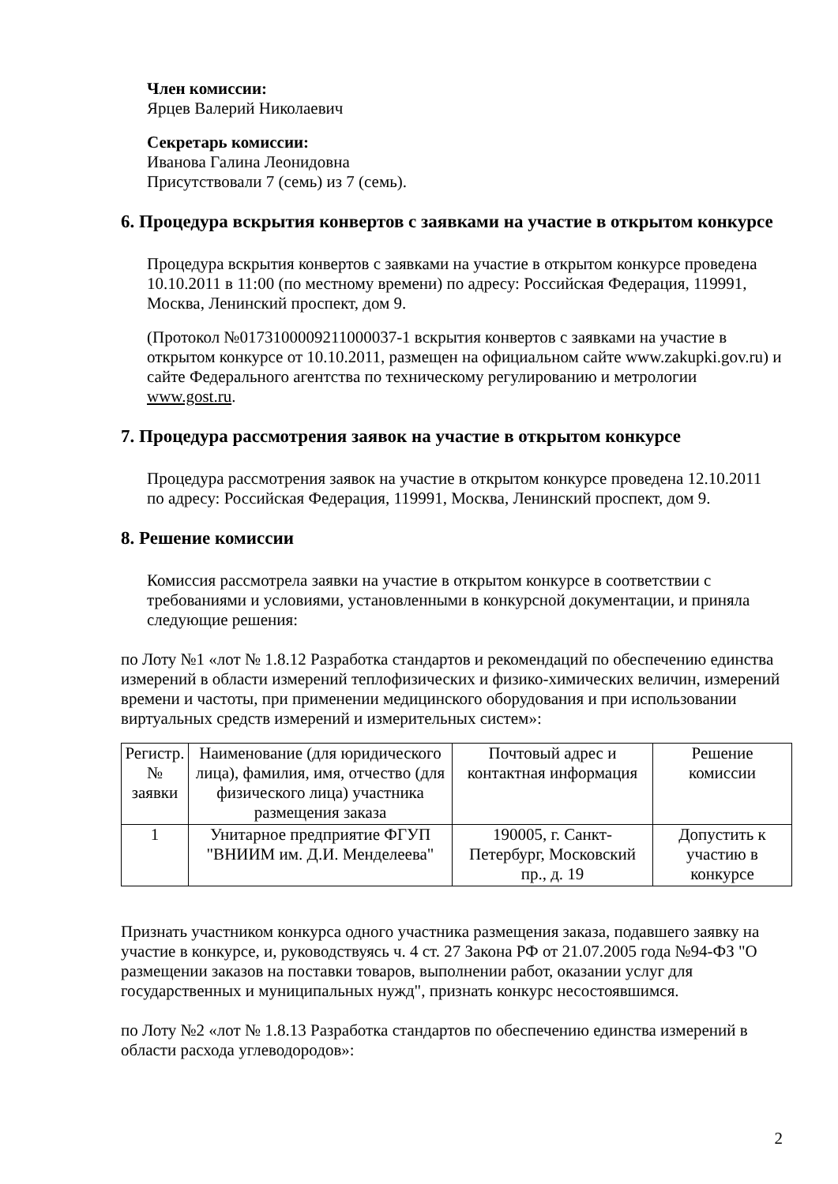Член комиссии:
Ярцев Валерий Николаевич
Секретарь комиссии:
Иванова Галина Леонидовна
Присутствовали 7 (семь) из 7 (семь).
6. Процедура вскрытия конвертов с заявками на участие в открытом конкурсе
Процедура вскрытия конвертов с заявками на участие в открытом конкурсе проведена 10.10.2011 в 11:00 (по местному времени) по адресу: Российская Федерация, 119991, Москва, Ленинский проспект, дом 9.
(Протокол №0173100009211000037-1 вскрытия конвертов с заявками на участие в открытом конкурсе от 10.10.2011, размещен на официальном сайте www.zakupki.gov.ru) и сайте Федерального агентства по техническому регулированию и метрологии www.gost.ru.
7. Процедура рассмотрения заявок на участие в открытом конкурсе
Процедура рассмотрения заявок на участие в открытом конкурсе проведена 12.10.2011 по адресу: Российская Федерация, 119991, Москва, Ленинский проспект, дом 9.
8. Решение комиссии
Комиссия рассмотрела заявки на участие в открытом конкурсе в соответствии с требованиями и условиями, установленными в конкурсной документации, и приняла следующие решения:
по Лоту №1 «лот № 1.8.12 Разработка стандартов и рекомендаций по обеспечению единства измерений в области измерений теплофизических и физико-химических величин, измерений времени и частоты, при применении медицинского оборудования и при использовании виртуальных средств измерений и измерительных систем»:
| Регистр. № заявки | Наименование (для юридического лица), фамилия, имя, отчество (для физического лица) участника размещения заказа | Почтовый адрес и контактная информация | Решение комиссии |
| --- | --- | --- | --- |
| 1 | Унитарное предприятие ФГУП "ВНИИМ им. Д.И. Менделеева" | 190005, г. Санкт-Петербург, Московский пр., д. 19 | Допустить к участию в конкурсе |
Признать участником конкурса одного участника размещения заказа, подавшего заявку на участие в конкурсе, и, руководствуясь ч. 4 ст. 27 Закона РФ от 21.07.2005 года №94-ФЗ "О размещении заказов на поставки товаров, выполнении работ, оказании услуг для государственных и муниципальных нужд", признать конкурс несостоявшимся.
по Лоту №2 «лот № 1.8.13 Разработка стандартов по обеспечению единства измерений в области расхода углеводородов»:
2